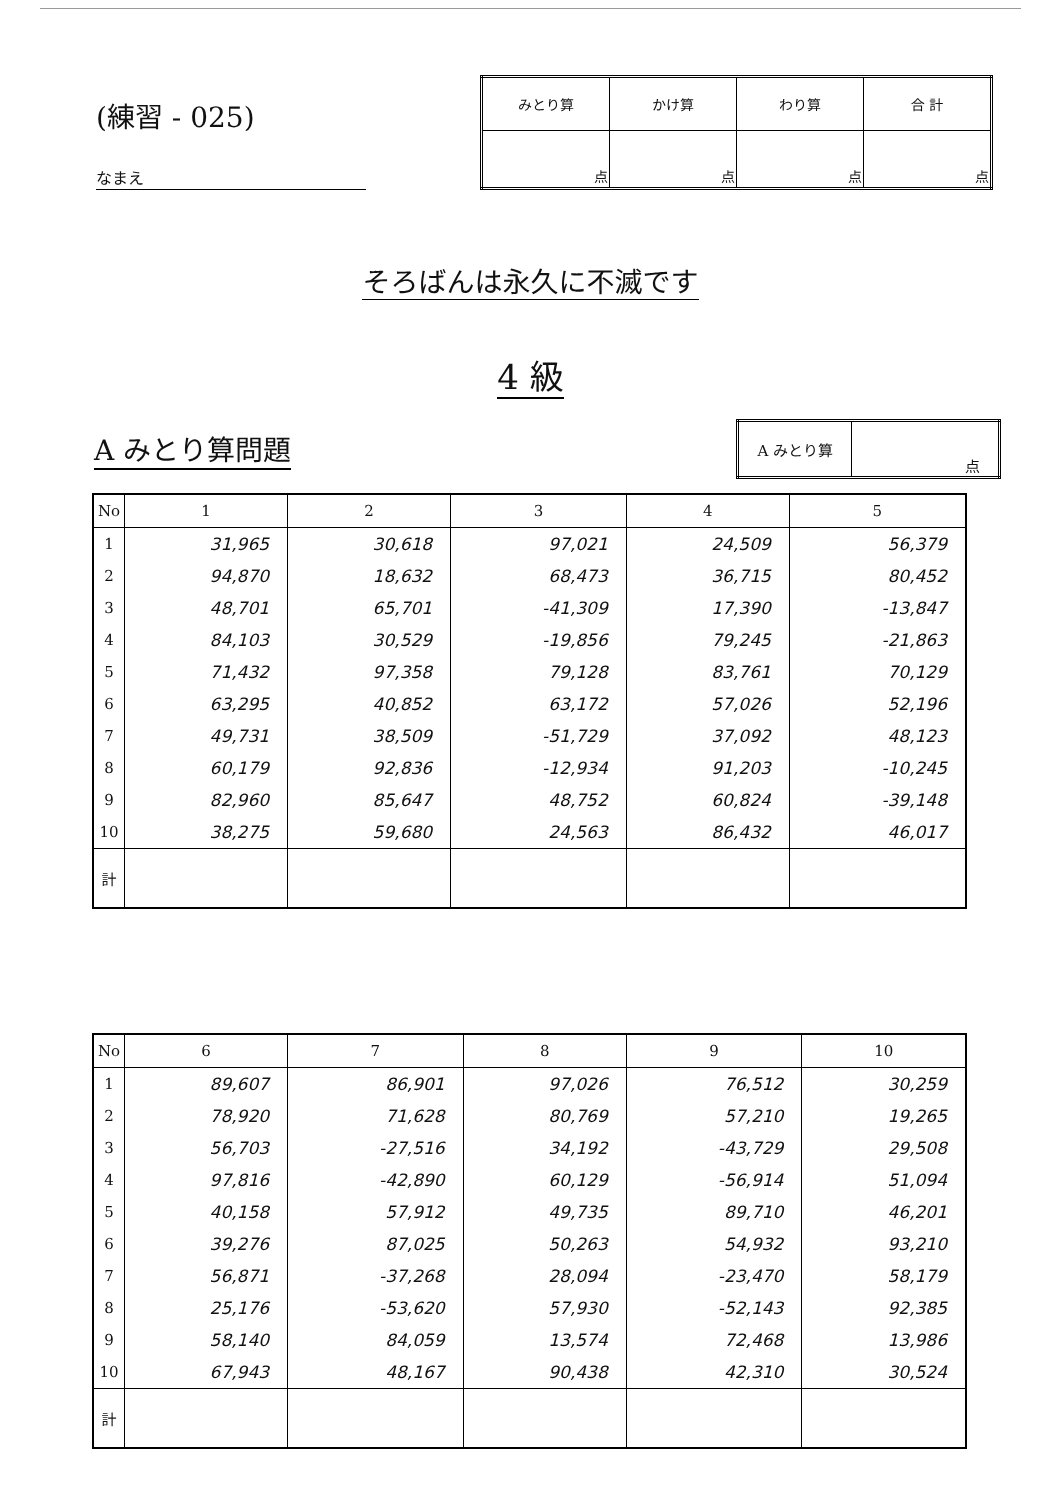(練習 - 025)
なまえ
| みとり算 | かけ算 | わり算 | 合 計 |
| 点 | 点 | 点 | 点 |
そろばんは永久に不滅です
4 級
A みとり算問題
| A みとり算 | 点 |
| No | 1 | 2 | 3 | 4 | 5 |
| --- | --- | --- | --- | --- | --- |
| 1 | 31,965 | 30,618 | 97,021 | 24,509 | 56,379 |
| 2 | 94,870 | 18,632 | 68,473 | 36,715 | 80,452 |
| 3 | 48,701 | 65,701 | -41,309 | 17,390 | -13,847 |
| 4 | 84,103 | 30,529 | -19,856 | 79,245 | -21,863 |
| 5 | 71,432 | 97,358 | 79,128 | 83,761 | 70,129 |
| 6 | 63,295 | 40,852 | 63,172 | 57,026 | 52,196 |
| 7 | 49,731 | 38,509 | -51,729 | 37,092 | 48,123 |
| 8 | 60,179 | 92,836 | -12,934 | 91,203 | -10,245 |
| 9 | 82,960 | 85,647 | 48,752 | 60,824 | -39,148 |
| 10 | 38,275 | 59,680 | 24,563 | 86,432 | 46,017 |
| 計 | | | | | |
| No | 6 | 7 | 8 | 9 | 10 |
| --- | --- | --- | --- | --- | --- |
| 1 | 89,607 | 86,901 | 97,026 | 76,512 | 30,259 |
| 2 | 78,920 | 71,628 | 80,769 | 57,210 | 19,265 |
| 3 | 56,703 | -27,516 | 34,192 | -43,729 | 29,508 |
| 4 | 97,816 | -42,890 | 60,129 | -56,914 | 51,094 |
| 5 | 40,158 | 57,912 | 49,735 | 89,710 | 46,201 |
| 6 | 39,276 | 87,025 | 50,263 | 54,932 | 93,210 |
| 7 | 56,871 | -37,268 | 28,094 | -23,470 | 58,179 |
| 8 | 25,176 | -53,620 | 57,930 | -52,143 | 92,385 |
| 9 | 58,140 | 84,059 | 13,574 | 72,468 | 13,986 |
| 10 | 67,943 | 48,167 | 90,438 | 42,310 | 30,524 |
| 計 | | | | | |